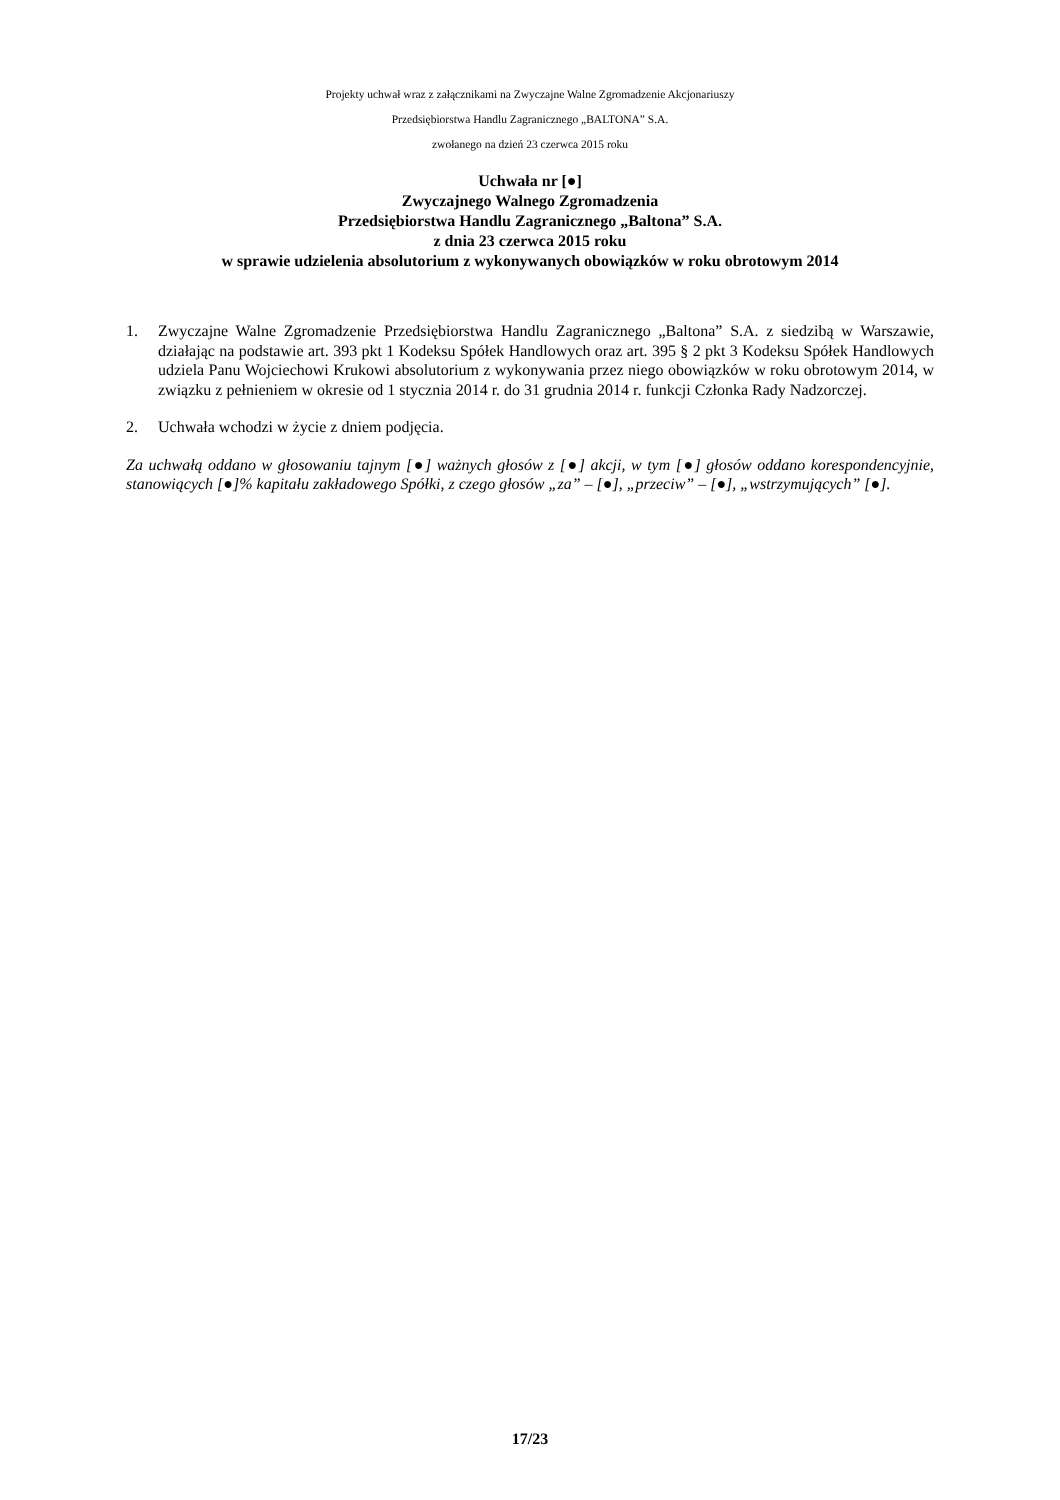Projekty uchwał wraz z załącznikami na Zwyczajne Walne Zgromadzenie Akcjonariuszy
Przedsiębiorstwa Handlu Zagranicznego „BALTONA” S.A.
zwołanego na dzień 23 czerwca 2015 roku
Uchwała nr [●]
Zwyczajnego Walnego Zgromadzenia
Przedsiębiorstwa Handlu Zagranicznego „Baltona” S.A.
z dnia 23 czerwca 2015 roku
w sprawie udzielenia absolutorium z wykonywanych obowiązków w roku obrotowym 2014
1. Zwyczajne Walne Zgromadzenie Przedsiębiorstwa Handlu Zagranicznego „Baltona” S.A. z siedzibą w Warszawie, działając na podstawie art. 393 pkt 1 Kodeksu Spółek Handlowych oraz art. 395 § 2 pkt 3 Kodeksu Spółek Handlowych udziela Panu Wojciechowi Krukowi absolutorium z wykonywania przez niego obowiązków w roku obrotowym 2014, w związku z pełnieniem w okresie od 1 stycznia 2014 r. do 31 grudnia 2014 r. funkcji Członka Rady Nadzorczej.
2. Uchwała wchodzi w życie z dniem podjęcia.
Za uchwałą oddano w głosowaniu tajnym [●] ważnych głosów z [●] akcji, w tym [●] głosów oddano korespondencyjnie, stanowiących [●]% kapitału zakładowego Spółki, z czego głosów „za” – [●], „przeciw” – [●], „wstrzymujących” [●].
17/23